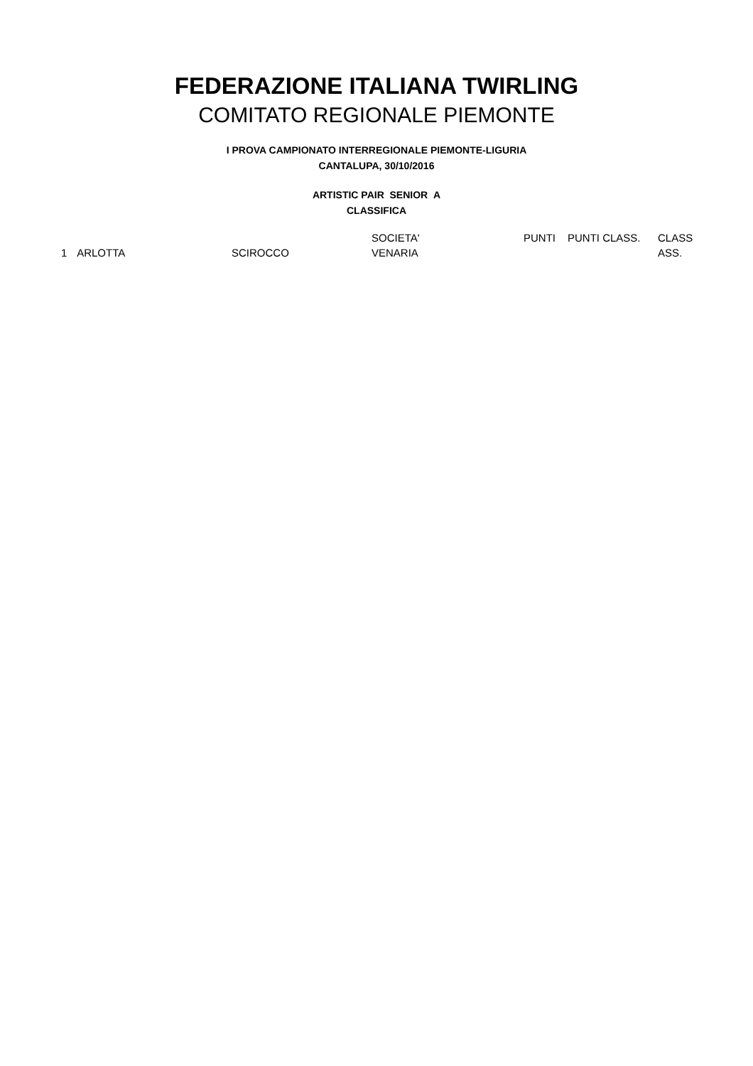FEDERAZIONE ITALIANA TWIRLING
COMITATO REGIONALE PIEMONTE
I PROVA CAMPIONATO INTERREGIONALE PIEMONTE-LIGURIA
CANTALUPA, 30/10/2016
ARTISTIC PAIR SENIOR A
CLASSIFICA
| | | | SOCIETA' | PUNTI | PUNTI CLASS. | CLASS |
| 1 | ARLOTTA | SCIROCCO | VENARIA | | | ASS. |